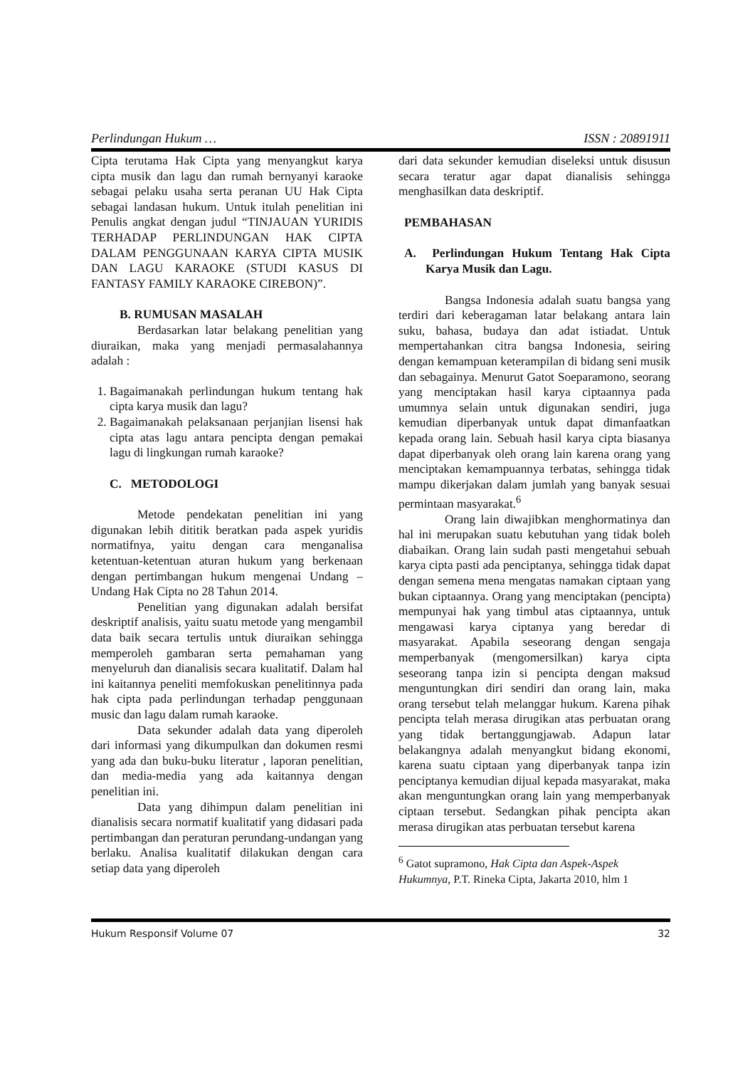Perlindungan Hukum … ISSN : 20891911
Cipta terutama Hak Cipta yang menyangkut karya cipta musik dan lagu dan rumah bernyanyi karaoke sebagai pelaku usaha serta peranan UU Hak Cipta sebagai landasan hukum. Untuk itulah penelitian ini Penulis angkat dengan judul “TINJAUAN YURIDIS TERHADAP PERLINDUNGAN HAK CIPTA DALAM PENGGUNAAN KARYA CIPTA MUSIK DAN LAGU KARAOKE (STUDI KASUS DI FANTASY FAMILY KARAOKE CIREBON)”.
B. RUMUSAN MASALAH
Berdasarkan latar belakang penelitian yang diuraikan, maka yang menjadi permasalahannya adalah :
1. Bagaimanakah perlindungan hukum tentang hak cipta karya musik dan lagu?
2. Bagaimanakah pelaksanaan perjanjian lisensi hak cipta atas lagu antara pencipta dengan pemakai lagu di lingkungan rumah karaoke?
C. METODOLOGI
Metode pendekatan penelitian ini yang digunakan lebih dititik beratkan pada aspek yuridis normatifnya, yaitu dengan cara menganalisa ketentuan-ketentuan aturan hukum yang berkenaan dengan pertimbangan hukum mengenai Undang – Undang Hak Cipta no 28 Tahun 2014.
Penelitian yang digunakan adalah bersifat deskriptif analisis, yaitu suatu metode yang mengambil data baik secara tertulis untuk diuraikan sehingga memperoleh gambaran serta pemahaman yang menyeluruh dan dianalisis secara kualitatif. Dalam hal ini kaitannya peneliti memfokuskan penelitinnya pada hak cipta pada perlindungan terhadap penggunaan music dan lagu dalam rumah karaoke.
Data sekunder adalah data yang diperoleh dari informasi yang dikumpulkan dan dokumen resmi yang ada dan buku-buku literatur , laporan penelitian, dan media-media yang ada kaitannya dengan penelitian ini.
Data yang dihimpun dalam penelitian ini dianalisis secara normatif kualitatif yang didasari pada pertimbangan dan peraturan perundang-undangan yang berlaku. Analisa kualitatif dilakukan dengan cara setiap data yang diperoleh
dari data sekunder kemudian diseleksi untuk disusun secara teratur agar dapat dianalisis sehingga menghasilkan data deskriptif.
PEMBAHASAN
A. Perlindungan Hukum Tentang Hak Cipta Karya Musik dan Lagu.
Bangsa Indonesia adalah suatu bangsa yang terdiri dari keberagaman latar belakang antara lain suku, bahasa, budaya dan adat istiadat. Untuk mempertahankan citra bangsa Indonesia, seiring dengan kemampuan keterampilan di bidang seni musik dan sebagainya. Menurut Gatot Soeparamono, seorang yang menciptakan hasil karya ciptaannya pada umumnya selain untuk digunakan sendiri, juga kemudian diperbanyak untuk dapat dimanfaatkan kepada orang lain. Sebuah hasil karya cipta biasanya dapat diperbanyak oleh orang lain karena orang yang menciptakan kemampuannya terbatas, sehingga tidak mampu dikerjakan dalam jumlah yang banyak sesuai permintaan masyarakat.<sup>6</sup>
Orang lain diwajibkan menghormatinya dan hal ini merupakan suatu kebutuhan yang tidak boleh diabaikan. Orang lain sudah pasti mengetahui sebuah karya cipta pasti ada penciptanya, sehingga tidak dapat dengan semena mena mengatas namakan ciptaan yang bukan ciptaannya. Orang yang menciptakan (pencipta) mempunyai hak yang timbul atas ciptaannya, untuk mengawasi karya ciptanya yang beredar di masyarakat. Apabila seseorang dengan sengaja memperbanyak (mengomersilkan) karya cipta seseorang tanpa izin si pencipta dengan maksud menguntungkan diri sendiri dan orang lain, maka orang tersebut telah melanggar hukum. Karena pihak pencipta telah merasa dirugikan atas perbuatan orang yang tidak bertanggungjawab. Adapun latar belakangnya adalah menyangkut bidang ekonomi, karena suatu ciptaan yang diperbanyak tanpa izin penciptanya kemudian dijual kepada masyarakat, maka akan menguntungkan orang lain yang memperbanyak ciptaan tersebut. Sedangkan pihak pencipta akan merasa dirugikan atas perbuatan tersebut karena
<sup>6</sup> Gatot supramono, Hak Cipta dan Aspek-Aspek Hukumnya, P.T. Rineka Cipta, Jakarta 2010, hlm 1
Hukum Responsif Volume 07 32